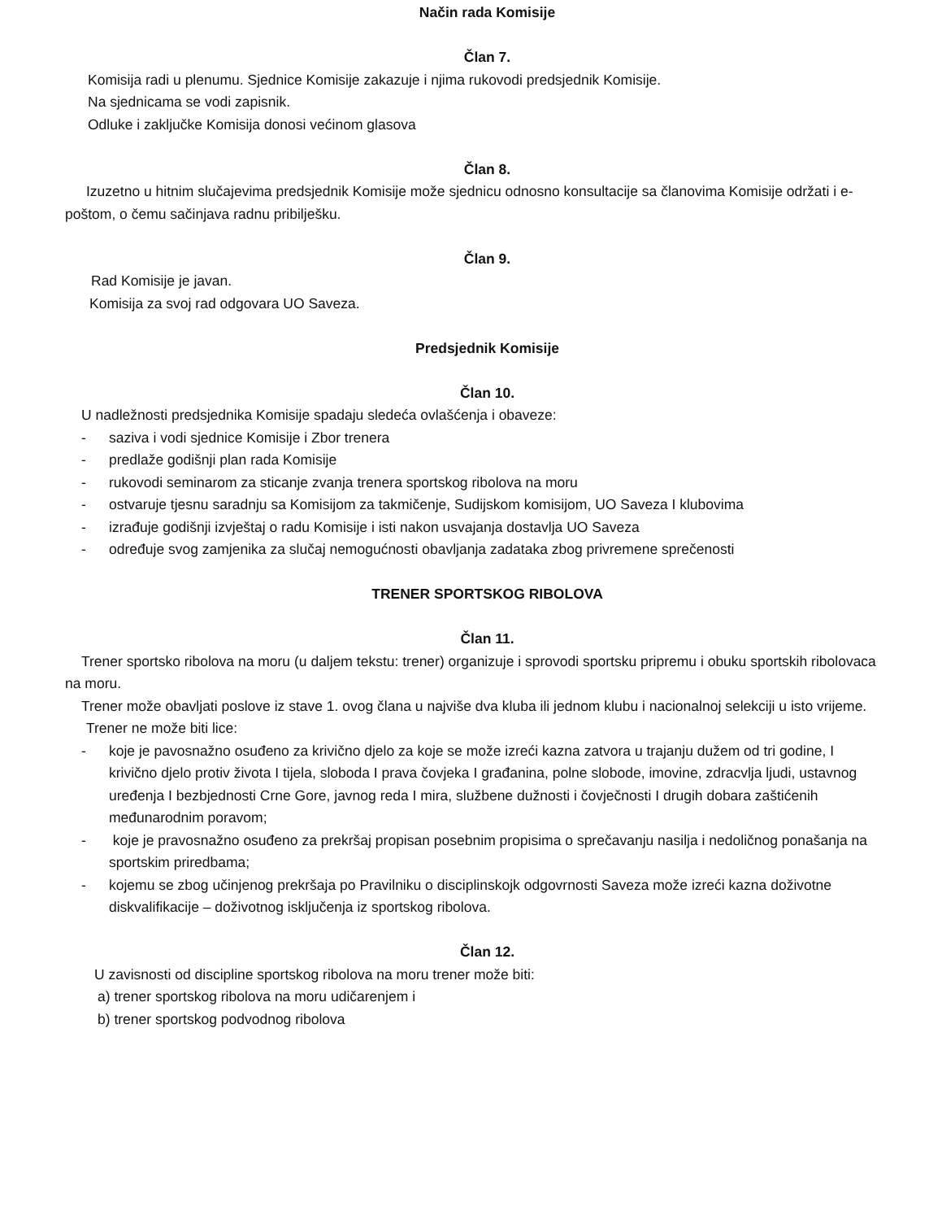Način rada Komisije
Član 7.
Komisija radi u plenumu. Sjednice Komisije zakazuje i njima rukovodi predsjednik Komisije.
Na sjednicama se vodi zapisnik.
Odluke i zaključke Komisija donosi većinom glasova
Član 8.
Izuzetno u hitnim slučajevima predsjednik Komisije može sjednicu odnosno konsultacije sa članovima Komisije održati i e-poštom, o čemu sačinjava radnu pribilješku.
Član 9.
Rad Komisije je javan.
Komisija za svoj rad odgovara UO Saveza.
Predsjednik Komisije
Član 10.
U nadležnosti predsjednika Komisije spadaju sledeća ovlašćenja i obaveze:
- saziva i vodi sjednice Komisije i Zbor trenera
- predlaže godišnji plan rada Komisije
- rukovodi seminarom za sticanje zvanja trenera sportskog ribolova na moru
- ostvaruje tjesnu saradnju sa Komisijom za takmičenje, Sudijskom komisijom, UO Saveza I klubovima
- izrađuje godišnji izvještaj o radu Komisije i isti nakon usvajanja dostavlja UO Saveza
- određuje svog zamjenika za slučaj nemogućnosti obavljanja zadataka zbog privremene sprečenosti
TRENER SPORTSKOG RIBOLOVA
Član 11.
Trener sportsko ribolova na moru (u daljem tekstu: trener) organizuje i sprovodi sportsku pripremu i obuku sportskih ribolovaca na moru.
Trener može obavljati poslove iz stave 1. ovog člana u najviše dva kluba ili jednom klubu i nacionalnoj selekciji u isto vrijeme.
Trener ne može biti lice:
- koje je pavosnažno osuđeno za krivično djelo za koje se može izreći kazna zatvora u trajanju dužem od tri godine, I krivično djelo protiv života I tijela, sloboda I prava čovjeka I građanina, polne slobode, imovine, zdracvlja ljudi, ustavnog uređenja I bezbjednosti Crne Gore, javnog reda I mira, službene dužnosti i čovječnosti I drugih dobara zaštićenih međunarodnim poravom;
- koje je pravosnažno osuđeno za prekršaj propisan posebnim propisima o sprečavanju nasilja i nedoličnog ponašanja na sportskim priredbama;
- kojemu se zbog učinjenog prekršaja po Pravilniku o disciplinskojk odgovrnosti Saveza može izreći kazna doživotne diskvalifikacije – doživotnog isključenja iz sportskog ribolova.
Član 12.
U zavisnosti od discipline sportskog ribolova na moru trener može biti:
a) trener sportskog ribolova na moru udičarenjem i
b) trener sportskog podvodnog ribolova